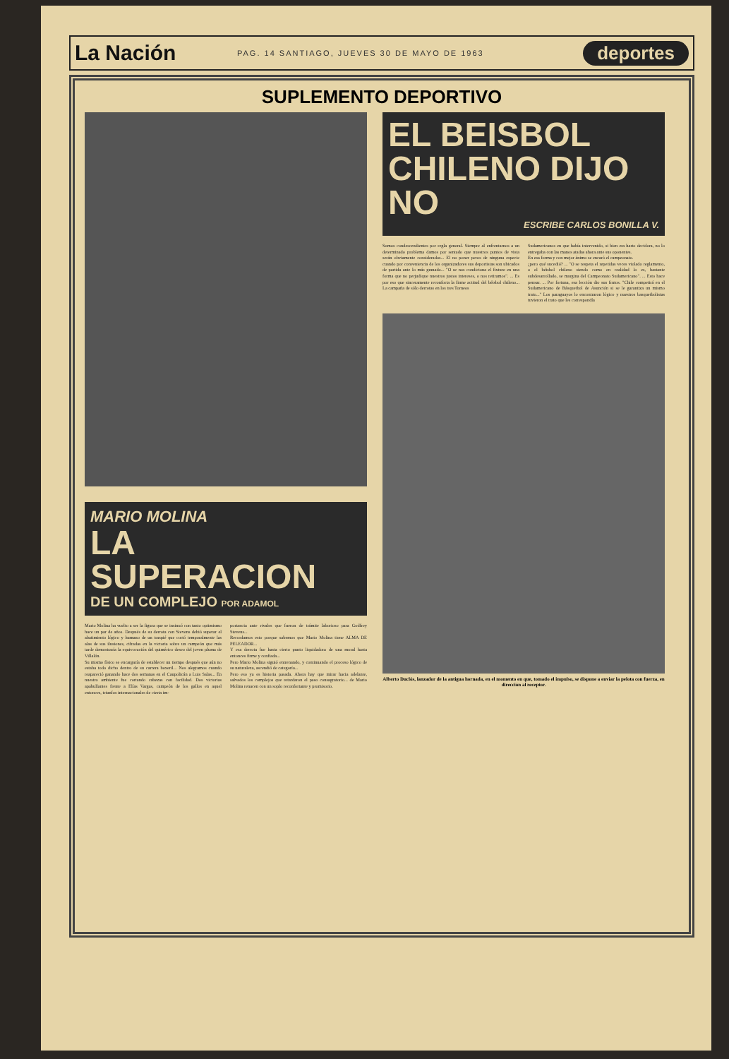La Nación
PAG. 14 SANTIAGO, JUEVES 30 DE MAYO DE 1963
deportes
SUPLEMENTO DEPORTIVO
MARIO MOLINA
LA SUPERACION
DE UN COMPLEJO POR ADAMOL
Mario Molina ha vuelto a ser la figura que se insinuó con tanto optimismo hace un par de años. Después de su derrota con Stevens debió superar el abatimiento lógico y humano de un traspié que cortó temporalmente las alas de sus ilusiones, cifradas en la victoria sobre un campeón que más tarde demostraría la equivocación del quimérico deseo del joven pluma de Villalón.
Su mismo físico se encargaría de establecer un tiempo después que aún no estaba todo dicho dentro de su carrera boxeril... Nos alegramos cuando reapareció ganando hace dos semanas en el Caupolicán a Luis Salas... En nuestro ambiente fue cortando cabezas con facilidad. Dos victorias apabullantes frente a Elías Vargas, campeón de los gallos en aquel entonces, triunfos internacionales de cierta im-
portancia ante rivales que fueron de trámite laborioso para Godfrey Stevens...
Recordamos esto porque sabemos que Mario Molina tiene ALMA DE PELEADOR...
Y esa derrota fue hasta cierto punto liquidadora de una moral hasta entonces firme y confiada...
Pero Mario Molina siguió entrenando, y continuando el proceso lógico de su naturaleza, ascendió de categoría...
Pero eso ya es historia pasada. Ahora hay que mirar hacia adelante, salvados los complejos que retardaron el paso consagratorio... de Mario Molina renacen con un soplo reconfortante y promisorio.
EL BEISBOL CHILENO DIJO NO
ESCRIBE CARLOS BONILLA V.
Somos condescendientes por regla general. Siempre al enfrentarnos a un determinado problema damos por sentado que nuestros puntos de vista serán obviamente considerados... El no poner peros de ninguna especie cuando por conveniencia de los organizadores sus deportistas son ubicados de partida ante lo más granado... "O se nos condiciona el fixture en una forma que no perjudique nuestros justos intereses, o nos retiramos". ... Es por eso que sinceramente reconforta la firme actitud del béisbol chileno... La campaña de sólo derrotas en los tres Torneos
Sudamericanos en que había intervenido, si bien era harto decidora, no lo entregaba con las manos atadas ahora ante sus oponentes.
En esa forma y con mejor ánimo se encaró el campeonato.
¿pero qué sucedió? ... "O se respeta el repetidas veces violado reglamento, o el béisbol chileno siendo como en realidad lo es, bastante subdesarrollado, se margina del Campeonato Sudamericano". ... Esto hace pensar. ... Por fortuna, esa lección dio sus frutos. "Chile competirá en el Sudamericano de Básquetbol de Asunción si se le garantiza un mismo trato..." Los paraguayos lo encontraron lógico y nuestros basquetbolistas tuvieron el trato que les correspondía
Alberto Duclós, lanzador de la antigua hornada, en el momento en que, tomado el impulso, se dispone a enviar la pelota con fuerza, en dirección al receptor.